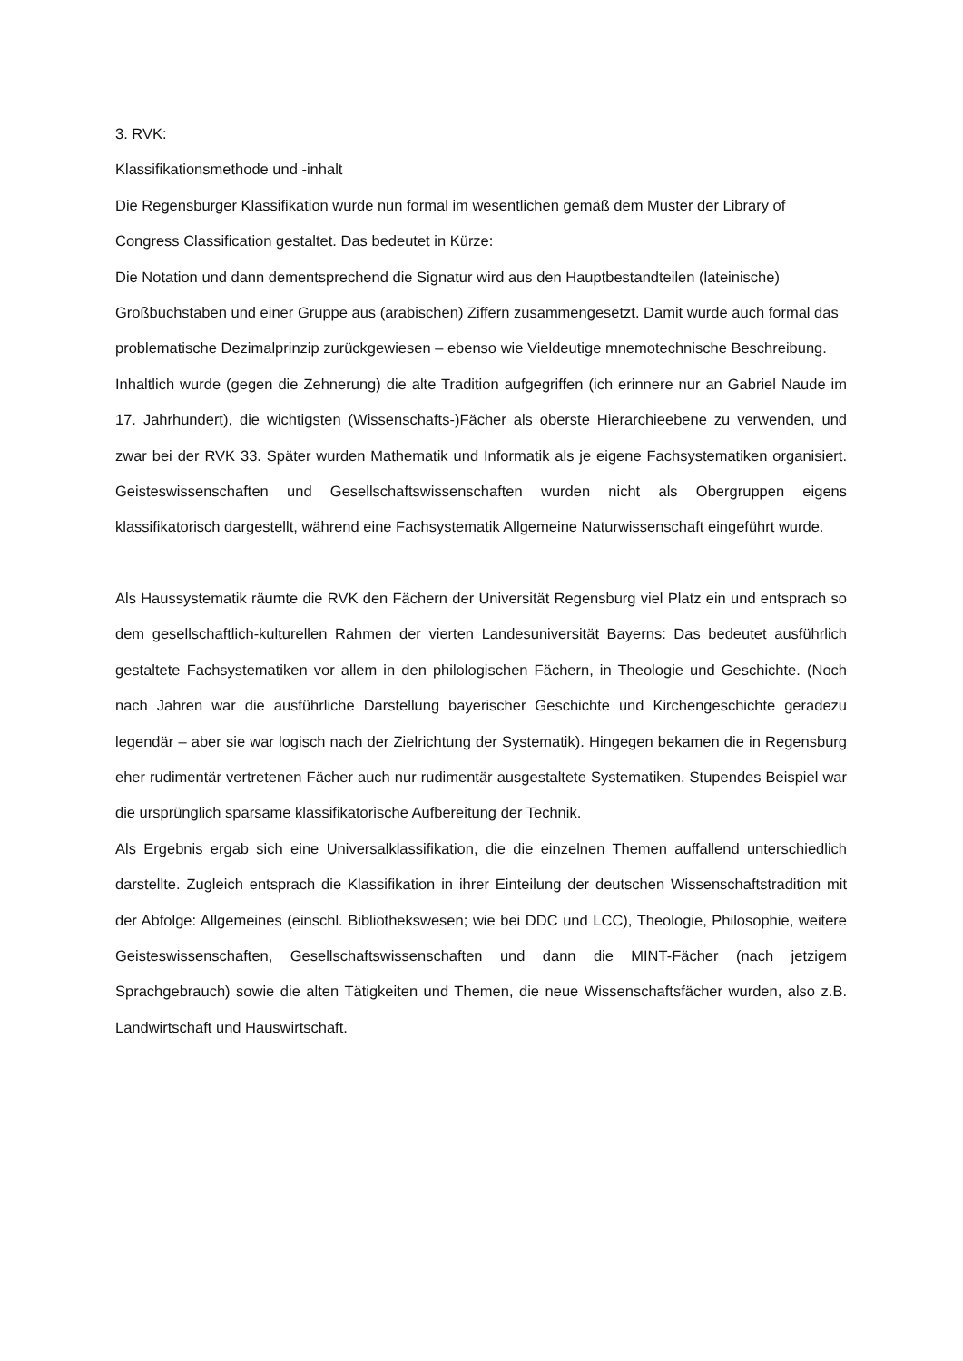3. RVK:
Klassifikationsmethode und -inhalt
Die Regensburger Klassifikation wurde nun formal im wesentlichen gemäß dem Muster der Library of Congress Classification gestaltet. Das bedeutet in Kürze:
Die Notation und dann dementsprechend die Signatur wird aus den Hauptbestandteilen (lateinische) Großbuchstaben und einer Gruppe aus (arabischen) Ziffern zusammengesetzt. Damit wurde auch formal das problematische Dezimalprinzip zurückgewiesen – ebenso wie Vieldeutige mnemotechnische Beschreibung.
Inhaltlich wurde (gegen die Zehnerung) die alte Tradition aufgegriffen (ich erinnere nur an Gabriel Naude im 17. Jahrhundert), die wichtigsten (Wissenschafts-)Fächer als oberste Hierarchieebene zu verwenden, und zwar bei der RVK 33. Später wurden Mathematik und Informatik als je eigene Fachsystematiken organisiert. Geisteswissenschaften und Gesellschaftswissenschaften wurden nicht als Obergruppen eigens klassifikatorisch dargestellt, während eine Fachsystematik Allgemeine Naturwissenschaft eingeführt wurde.
Als Haussystematik räumte die RVK den Fächern der Universität Regensburg viel Platz ein und entsprach so dem gesellschaftlich-kulturellen Rahmen der vierten Landesuniversität Bayerns: Das bedeutet ausführlich gestaltete Fachsystematiken vor allem in den philologischen Fächern, in Theologie und Geschichte. (Noch nach Jahren war die ausführliche Darstellung bayerischer Geschichte und Kirchengeschichte geradezu legendär – aber sie war logisch nach der Zielrichtung der Systematik). Hingegen bekamen die in Regensburg eher rudimentär vertretenen Fächer auch nur rudimentär ausgestaltete Systematiken. Stupendes Beispiel war die ursprünglich sparsame klassifikatorische Aufbereitung der Technik.
Als Ergebnis ergab sich eine Universalklassifikation, die die einzelnen Themen auffallend unterschiedlich darstellte. Zugleich entsprach die Klassifikation in ihrer Einteilung der deutschen Wissenschaftstradition mit der Abfolge: Allgemeines (einschl. Bibliothekswesen; wie bei DDC und LCC), Theologie, Philosophie, weitere Geisteswissenschaften, Gesellschaftswissenschaften und dann die MINT-Fächer (nach jetzigem Sprachgebrauch) sowie die alten Tätigkeiten und Themen, die neue Wissenschaftsfächer wurden, also z.B. Landwirtschaft und Hauswirtschaft.